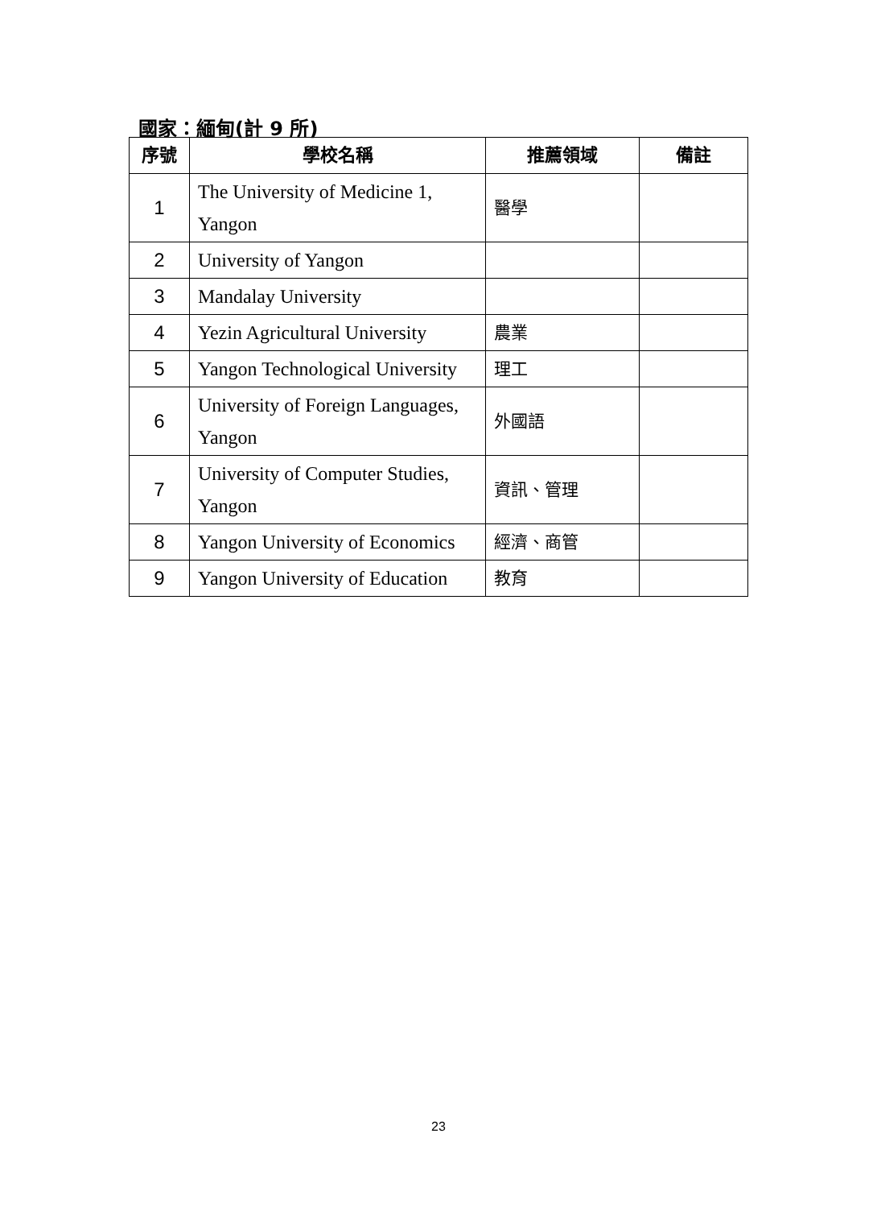國家：緬甸(計 9 所)
| 序號 | 學校名稱 | 推薦領域 | 備註 |
| --- | --- | --- | --- |
| 1 | The University of Medicine 1, Yangon | 醫學 | |
| 2 | University of Yangon | | |
| 3 | Mandalay University | | |
| 4 | Yezin Agricultural University | 農業 | |
| 5 | Yangon Technological University | 理工 | |
| 6 | University of Foreign Languages, Yangon | 外國語 | |
| 7 | University of Computer Studies, Yangon | 資訊、管理 | |
| 8 | Yangon University of Economics | 經濟、商管 | |
| 9 | Yangon University of Education | 教育 | |
23